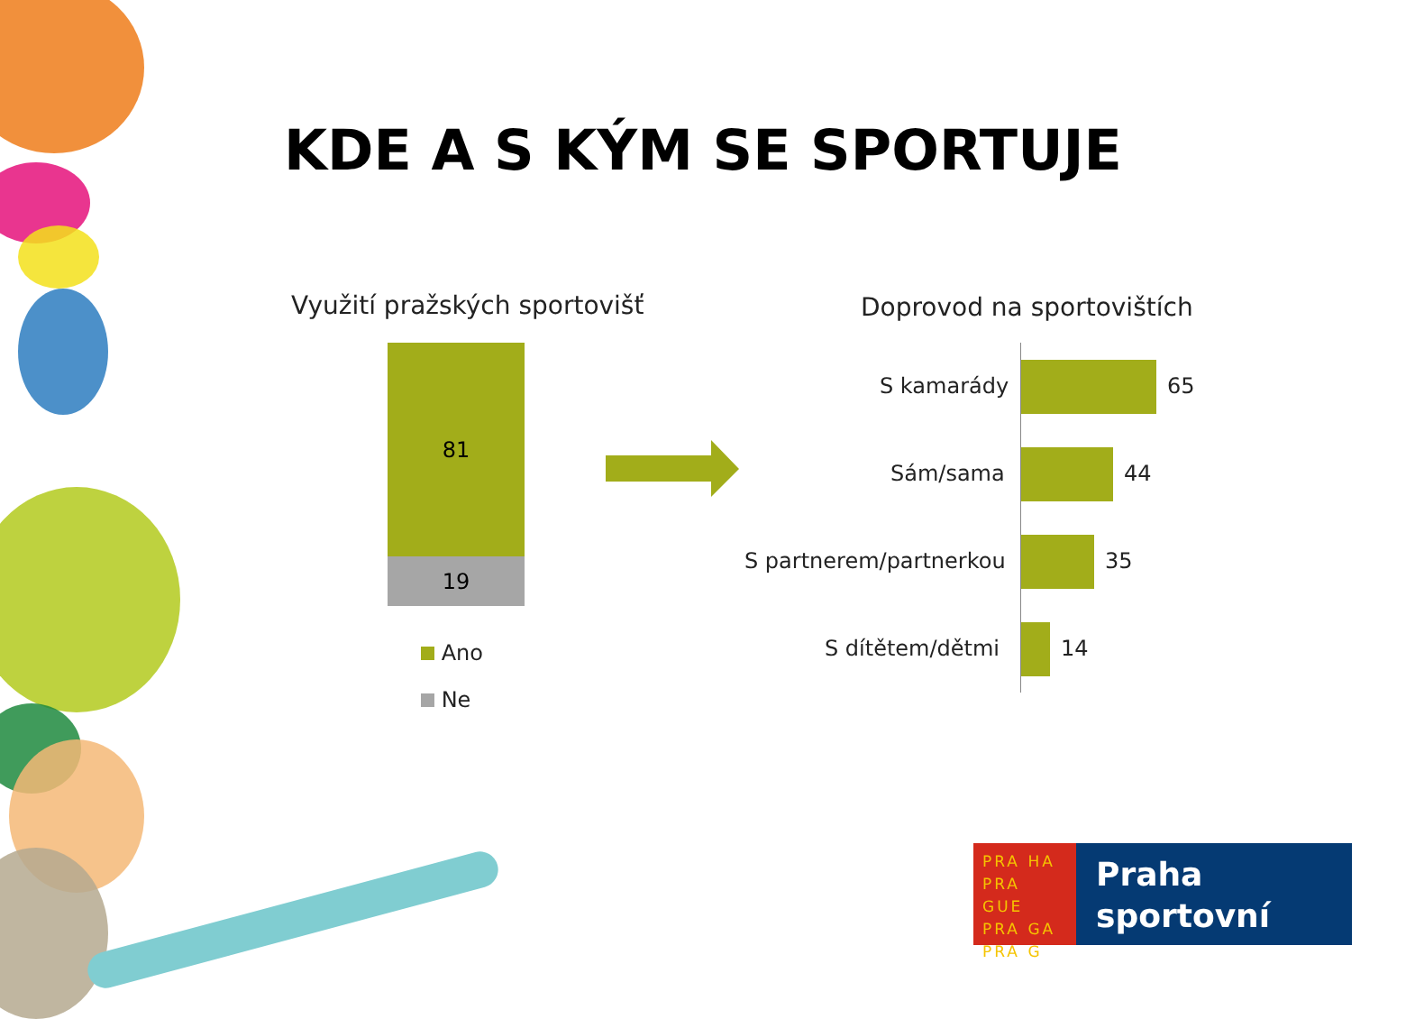KDE A S KÝM SE SPORTUJE
Využití pražských sportovišť Doprovod na sportovištích
81
19
Ano
Ne
S kamarády 65
Sám/sama 44
S partnerem/partnerkou 35
S dítětem/dětmi 14
PRA HA
PRA GUE
PRA GA
PRA G
Praha
sportovní